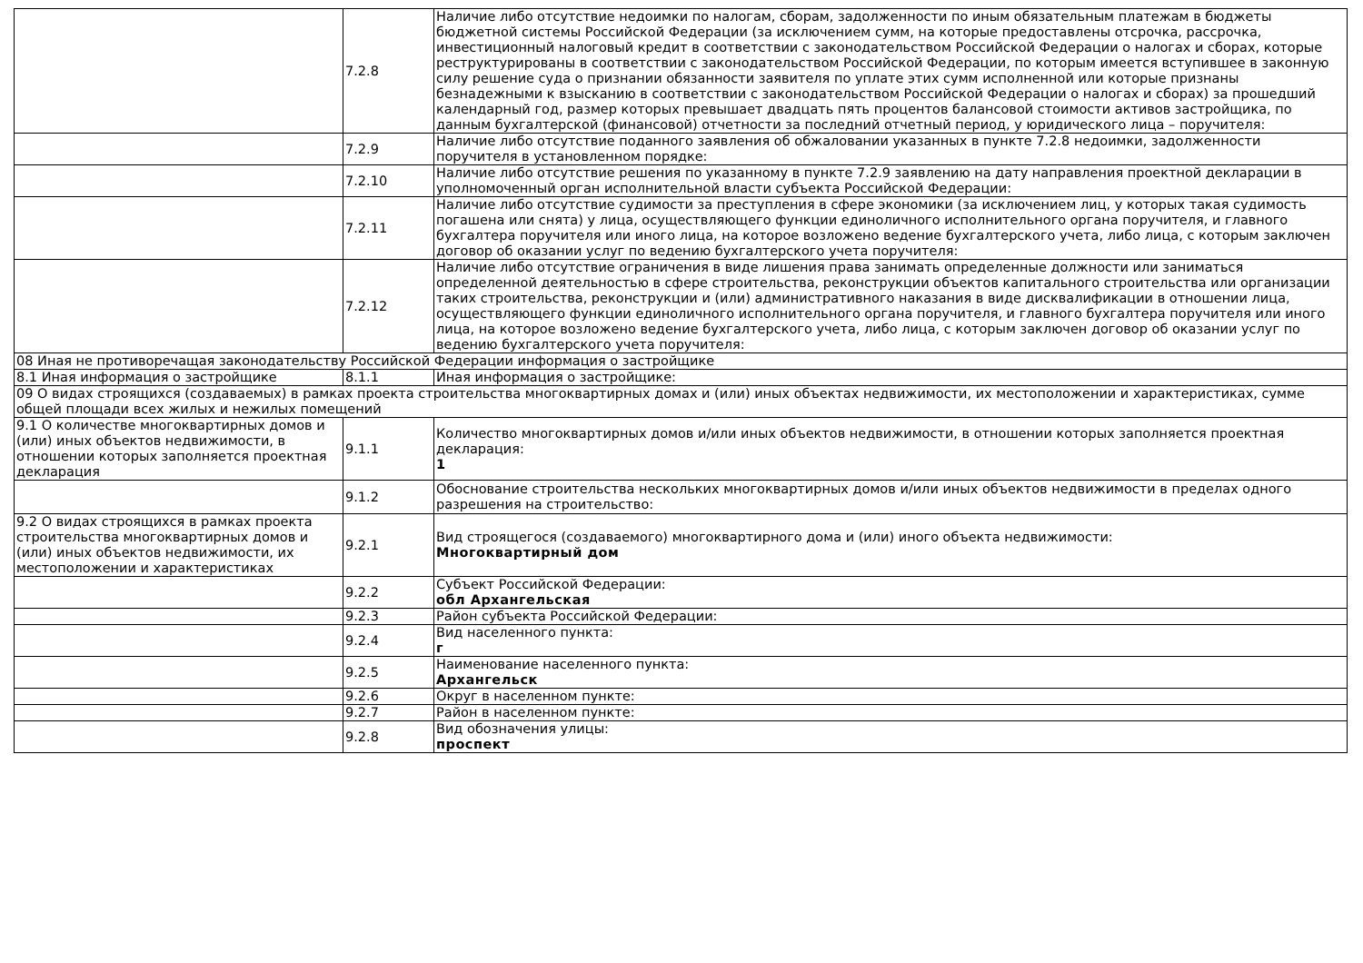| | 7.2.8 | Наличие либо отсутствие недоимки по налогам, сборам, задолженности по иным обязательным платежам в бюджеты бюджетной системы Российской Федерации (за исключением сумм, на которые предоставлены отсрочка, рассрочка, инвестиционный налоговый кредит в соответствии с законодательством Российской Федерации о налогах и сборах, которые реструктурированы в соответствии с законодательством Российской Федерации, по которым имеется вступившее в законную силу решение суда о признании обязанности заявителя по уплате этих сумм исполненной или которые признаны безнадежными к взысканию в соответствии с законодательством Российской Федерации о налогах и сборах) за прошедший календарный год, размер которых превышает двадцать пять процентов балансовой стоимости активов застройщика, по данным бухгалтерской (финансовой) отчетности за последний отчетный период, у юридического лица – поручителя: |
| | 7.2.9 | Наличие либо отсутствие поданного заявления об обжаловании указанных в пункте 7.2.8 недоимки, задолженности поручителя в установленном порядке: |
| | 7.2.10 | Наличие либо отсутствие решения по указанному в пункте 7.2.9 заявлению на дату направления проектной декларации в уполномоченный орган исполнительной власти субъекта Российской Федерации: |
| | 7.2.11 | Наличие либо отсутствие судимости за преступления в сфере экономики (за исключением лиц, у которых такая судимость погашена или снята) у лица, осуществляющего функции единоличного исполнительного органа поручителя, и главного бухгалтера поручителя или иного лица, на которое возложено ведение бухгалтерского учета, либо лица, с которым заключен договор об оказании услуг по ведению бухгалтерского учета поручителя: |
| | 7.2.12 | Наличие либо отсутствие ограничения в виде лишения права занимать определенные должности или заниматься определенной деятельностью в сфере строительства, реконструкции объектов капитального строительства или организации таких строительства, реконструкции и (или) административного наказания в виде дисквалификации в отношении лица, осуществляющего функции единоличного исполнительного органа поручителя, и главного бухгалтера поручителя или иного лица, на которое возложено ведение бухгалтерского учета, либо лица, с которым заключен договор об оказании услуг по ведению бухгалтерского учета поручителя: |
| 08 Иная не противоречащая законодательству Российской Федерации информация о застройщике | | |
| 8.1 Иная информация о застройщике | 8.1.1 | Иная информация о застройщике: |
| 09 О видах строящихся (создаваемых) в рамках проекта строительства многоквартирных домах и (или) иных объектах недвижимости, их местоположении и характеристиках, сумме общей площади всех жилых и нежилых помещений | | |
| 9.1 О количестве многоквартирных домов и (или) иных объектов недвижимости, в отношении которых заполняется проектная декларация | 9.1.1 | Количество многоквартирных домов и/или иных объектов недвижимости, в отношении которых заполняется проектная декларация: 1 |
| | 9.1.2 | Обоснование строительства нескольких многоквартирных домов и/или иных объектов недвижимости в пределах одного разрешения на строительство: |
| 9.2 О видах строящихся в рамках проекта строительства многоквартирных домов и (или) иных объектов недвижимости, их местоположении и характеристиках | 9.2.1 | Вид строящегося (создаваемого) многоквартирного дома и (или) иного объекта недвижимости: Многоквартирный дом |
| | 9.2.2 | Субъект Российской Федерации: обл Архангельская |
| | 9.2.3 | Район субъекта Российской Федерации: |
| | 9.2.4 | Вид населенного пункта: г |
| | 9.2.5 | Наименование населенного пункта: Архангельск |
| | 9.2.6 | Округ в населенном пункте: |
| | 9.2.7 | Район в населенном пункте: |
| | 9.2.8 | Вид обозначения улицы: проспект |